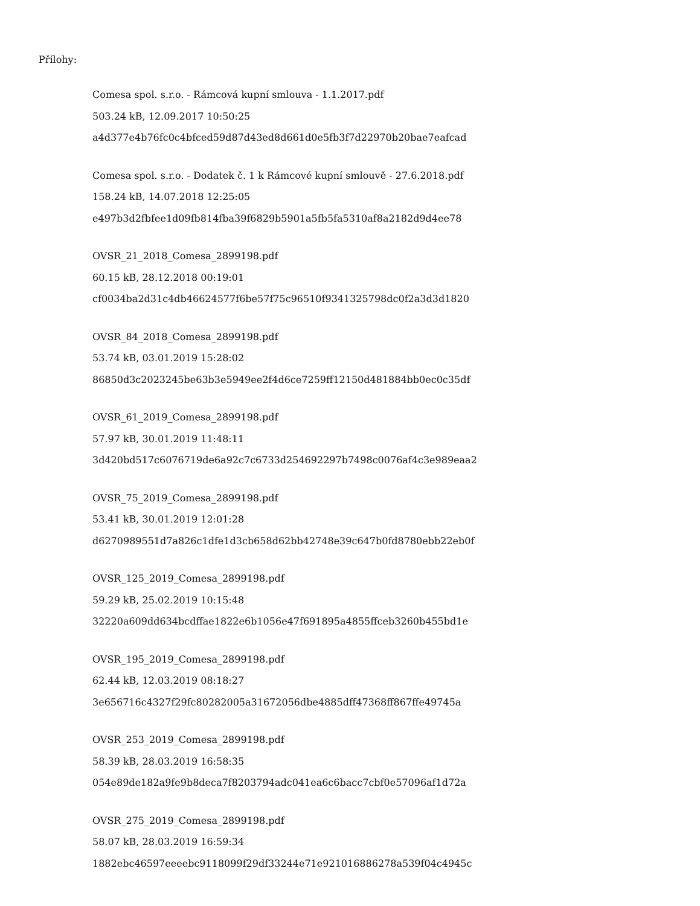Přílohy:
Comesa spol. s.r.o. - Rámcová kupní smlouva - 1.1.2017.pdf
503.24 kB, 12.09.2017 10:50:25
a4d377e4b76fc0c4bfced59d87d43ed8d661d0e5fb3f7d22970b20bae7eafcad
Comesa spol. s.r.o. - Dodatek č. 1 k Rámcové kupní smlouvě - 27.6.2018.pdf
158.24 kB, 14.07.2018 12:25:05
e497b3d2fbfee1d09fb814fba39f6829b5901a5fb5fa5310af8a2182d9d4ee78
OVSR_21_2018_Comesa_2899198.pdf
60.15 kB, 28.12.2018 00:19:01
cf0034ba2d31c4db46624577f6be57f75c96510f9341325798dc0f2a3d3d1820
OVSR_84_2018_Comesa_2899198.pdf
53.74 kB, 03.01.2019 15:28:02
86850d3c2023245be63b3e5949ee2f4d6ce7259ff12150d481884bb0ec0c35df
OVSR_61_2019_Comesa_2899198.pdf
57.97 kB, 30.01.2019 11:48:11
3d420bd517c6076719de6a92c7c6733d254692297b7498c0076af4c3e989eaa2
OVSR_75_2019_Comesa_2899198.pdf
53.41 kB, 30.01.2019 12:01:28
d6270989551d7a826c1dfe1d3cb658d62bb42748e39c647b0fd8780ebb22eb0f
OVSR_125_2019_Comesa_2899198.pdf
59.29 kB, 25.02.2019 10:15:48
32220a609dd634bcdffae1822e6b1056e47f691895a4855ffceb3260b455bd1e
OVSR_195_2019_Comesa_2899198.pdf
62.44 kB, 12.03.2019 08:18:27
3e656716c4327f29fc80282005a31672056dbe4885dff47368ff867ffe49745a
OVSR_253_2019_Comesa_2899198.pdf
58.39 kB, 28.03.2019 16:58:35
054e89de182a9fe9b8deca7f8203794adc041ea6c6bacc7cbf0e57096af1d72a
OVSR_275_2019_Comesa_2899198.pdf
58.07 kB, 28.03.2019 16:59:34
1882ebc46597eeeebc9118099f29df33244e71e921016886278a539f04c4945c